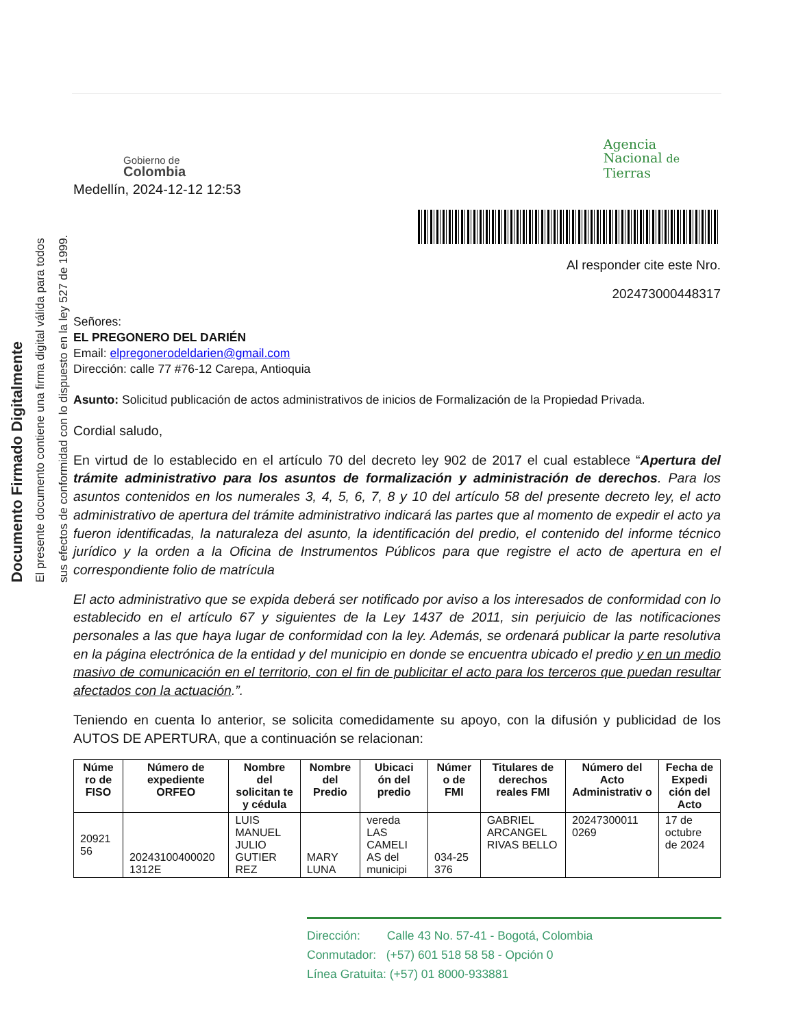Documento Firmado Digitalmente
El presente documento contiene una firma digital válida para todos
sus efectos de conformidad con lo dispuesto en la ley 527 de 1999.
Gobierno de
Colombia
Agencia
Nacional de
Tierras
Medellín, 2024-12-12 12:53
Al responder cite este Nro.
202473000448317
Señores:
EL PREGONERO DEL DARIÉN
Email: elpregonerodeldarien@gmail.com
Dirección: calle 77 #76-12 Carepa, Antioquia
Asunto: Solicitud publicación de actos administrativos de inicios de Formalización de la Propiedad Privada.
Cordial saludo,
En virtud de lo establecido en el artículo 70 del decreto ley 902 de 2017 el cual establece “Apertura del trámite administrativo para los asuntos de formalización y administración de derechos. Para los asuntos contenidos en los numerales 3, 4, 5, 6, 7, 8 y 10 del artículo 58 del presente decreto ley, el acto administrativo de apertura del trámite administrativo indicará las partes que al momento de expedir el acto ya fueron identificadas, la naturaleza del asunto, la identificación del predio, el contenido del informe técnico jurídico y la orden a la Oficina de Instrumentos Públicos para que registre el acto de apertura en el correspondiente folio de matrícula
El acto administrativo que se expida deberá ser notificado por aviso a los interesados de conformidad con lo establecido en el artículo 67 y siguientes de la Ley 1437 de 2011, sin perjuicio de las notificaciones personales a las que haya lugar de conformidad con la ley. Además, se ordenará publicar la parte resolutiva en la página electrónica de la entidad y del municipio en donde se encuentra ubicado el predio y en un medio masivo de comunicación en el territorio, con el fin de publicitar el acto para los terceros que puedan resultar afectados con la actuación.”.
Teniendo en cuenta lo anterior, se solicita comedidamente su apoyo, con la difusión y publicidad de los AUTOS DE APERTURA, que a continuación se relacionan:
| Núme ro de FISO | Número de expediente ORFEO | Nombre del solicitan te y cédula | Nombre del Predio | Ubicaci ón del predio | Númer o de FMI | Titulares de derechos reales FMI | Número del Acto Administrativ o | Fecha de Expedi ción del Acto |
| --- | --- | --- | --- | --- | --- | --- | --- | --- |
| 20921 56 | 20243100400020 1312E | LUIS MANUEL JULIO GUTIER REZ | MARY LUNA | vereda LAS CAMELI AS del municipi | 034-25 376 | GABRIEL ARCANGEL RIVAS BELLO | 20247300011 0269 | 17 de octubre de 2024 |
Dirección: Calle 43 No. 57-41 - Bogotá, Colombia
Conmutador: (+57) 601 518 58 58 - Opción 0
Línea Gratuita: (+57) 01 8000-933881